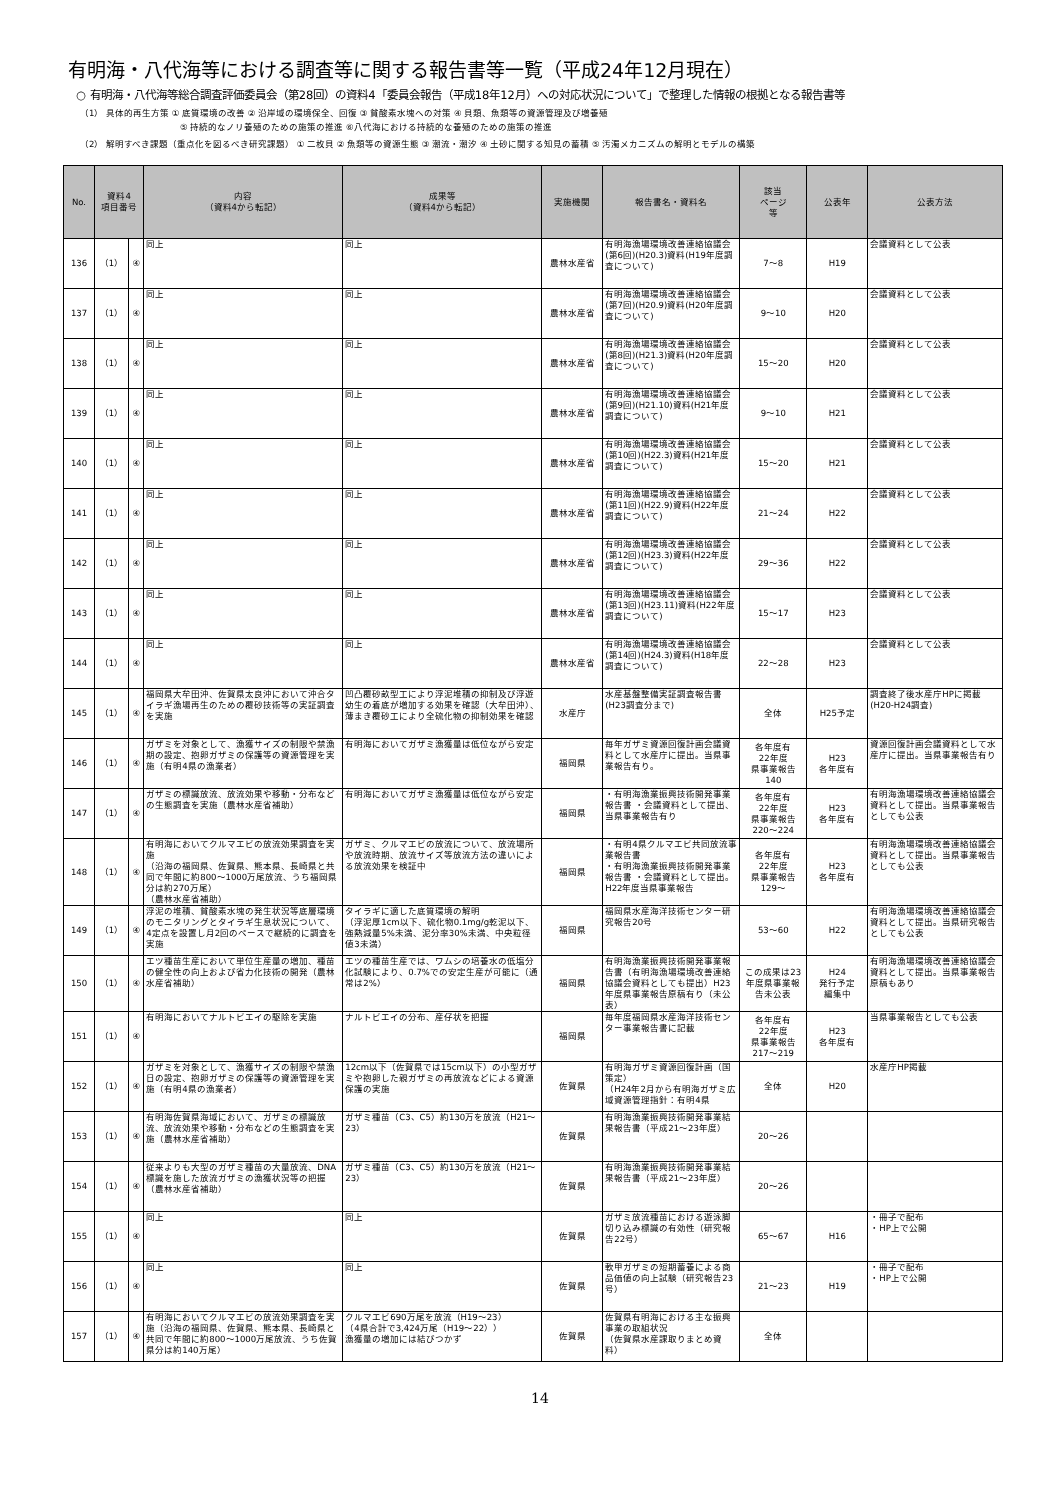有明海・八代海等における調査等に関する報告書等一覧（平成24年12月現在）
○ 有明海・八代海等総合調査評価委員会（第28回）の資料4「委員会報告（平成18年12月）への対応状況について」で整理した情報の根拠となる報告書等
（1） 具体的再生方策 ① 底質環境の改善 ② 沿岸域の環境保全、回復 ③ 貧酸素水塊への対策 ④ 貝類、魚類等の資源管理及び増養殖
⑤ 持続的なノリ養殖のための施策の推進 ⑥八代海における持続的な養殖のための施策の推進
（2） 解明すべき課題（重点化を図るべき研究課題） ① 二枚貝 ② 魚類等の資源生態 ③ 潮流・潮汐 ④ 土砂に関する知見の蓄積 ⑤ 汚濁メカニズムの解明とモデルの構築
| No. | 資料4 項目番号 | | 内容 （資料4から転記） | 成果等 （資料4から転記） | 実施機関 | 報告書名・資料名 | 該当 ページ 等 | 公表年 | 公表方法 |
| --- | --- | --- | --- | --- | --- | --- | --- | --- | --- |
| 136 | （1） | ④ | 同上 | 同上 | 農林水産省 | 有明海漁場環境改善連絡協議会(第6回)(H20.3)資料(H19年度調査について) | 7～8 | H19 | 会議資料として公表 |
| 137 | （1） | ④ | 同上 | 同上 | 農林水産省 | 有明海漁場環境改善連絡協議会(第7回)(H20.9)資料(H20年度調査について) | 9～10 | H20 | 会議資料として公表 |
| 138 | （1） | ④ | 同上 | 同上 | 農林水産省 | 有明海漁場環境改善連絡協議会(第8回)(H21.3)資料(H20年度調査について) | 15～20 | H20 | 会議資料として公表 |
| 139 | （1） | ④ | 同上 | 同上 | 農林水産省 | 有明海漁場環境改善連絡協議会(第9回)(H21.10)資料(H21年度調査について) | 9～10 | H21 | 会議資料として公表 |
| 140 | （1） | ④ | 同上 | 同上 | 農林水産省 | 有明海漁場環境改善連絡協議会(第10回)(H22.3)資料(H21年度調査について) | 15～20 | H21 | 会議資料として公表 |
| 141 | （1） | ④ | 同上 | 同上 | 農林水産省 | 有明海漁場環境改善連絡協議会(第11回)(H22.9)資料(H22年度調査について) | 21～24 | H22 | 会議資料として公表 |
| 142 | （1） | ④ | 同上 | 同上 | 農林水産省 | 有明海漁場環境改善連絡協議会(第12回)(H23.3)資料(H22年度調査について) | 29～36 | H22 | 会議資料として公表 |
| 143 | （1） | ④ | 同上 | 同上 | 農林水産省 | 有明海漁場環境改善連絡協議会(第13回)(H23.11)資料(H22年度調査について) | 15～17 | H23 | 会議資料として公表 |
| 144 | （1） | ④ | 同上 | 同上 | 農林水産省 | 有明海漁場環境改善連絡協議会(第14回)(H24.3)資料(H18年度調査について) | 22～28 | H23 | 会議資料として公表 |
| 145 | （1） | ④ | 福岡県大牟田沖、佐賀県太良沖において沖合タイラギ漁場再生のための覆砂技術等の実証調査を実施 | 凹凸覆砂畝型工により浮泥堆積の抑制及び浮遊幼生の着底が増加する効果を確認（大牟田沖）、薄まき覆砂工により全硫化物の抑制効果を確認 | 水産庁 | 水産基盤整備実証調査報告書(H23調査分まで) | 全体 | H25予定 | 調査終了後水産庁HPに掲載(H20-H24調査) |
| 146 | （1） | ④ | ガザミを対象として、漁獲サイズの制限や禁漁期の設定、抱卵ガザミの保護等の資源管理を実施（有明4県の漁業者） | 有明海においてガザミ漁獲量は低位ながら安定 | 福岡県 | 毎年ガザミ資源回復計画会議資料として水産庁に提出。当県事業報告有り。 | 各年度有 22年度 県事業報告 140 | H23 各年度有 | 資源回復計画会議資料として水産庁に提出。当県事業報告有り |
| 147 | （1） | ④ | ガザミの標識放流、放流効果や移動・分布などの生態調査を実施（農林水産省補助） | 有明海においてガザミ漁獲量は低位ながら安定 | 福岡県 | ・有明海漁業振興技術開発事業報告書 ・会議資料として提出、当県事業報告有り | 各年度有 22年度 県事業報告 220～224 | H23 各年度有 | 有明海漁場環境改善連絡協議会資料として提出。当県事業報告としても公表 |
| 148 | （1） | ④ | 有明海においてクルマエビの放流効果調査を実施 （沿海の福岡県、佐賀県、熊本県、長崎県と共同で年間に約800～1000万尾放流、うち福岡県分は約270万尾） （農林水産省補助） | ガザミ、クルマエビの放流について、放流場所や放流時期、放流サイズ等放流方法の違いによる放流効果を検証中 | 福岡県 | ・有明4県クルマエビ共同放流事業報告書 ・有明海漁業振興技術開発事業報告書 ・会議資料として提出。H22年度当県事業報告 | 各年度有 22年度 県事業報告 129～ | H23 各年度有 | 有明海漁場環境改善連絡協議会資料として提出。当県事業報告としても公表 |
| 149 | （1） | ④ | 浮泥の堆積、貧酸素水塊の発生状況等底層環境のモニタリングとタイラギ生息状況について、4定点を設置し月2回のペースで継続的に調査を実施 | タイラギに適した底質環境の解明 （浮泥厚1cm以下、硫化物0.1mg/g乾泥以下、強熱減量5%未満、泥分率30%未満、中央粒径値3未満） | 福岡県 | 福岡県水産海洋技術センター研究報告20号 | 53～60 | H22 | 有明海漁場環境改善連絡協議会資料として提出。当県研究報告としても公表 |
| 150 | （1） | ④ | エツ種苗生産において単位生産量の増加、種苗の健全性の向上および省力化技術の開発（農林水産省補助） | エツの種苗生産では、ワムシの培養水の低塩分化試験により、0.7%での安定生産が可能に（通常は2%） | 福岡県 | 有明海漁業振興技術開発事業報告書（有明海漁場環境改善連絡協議会資料としても提出）H23年度県事業報告原稿有り（未公表） | この成果は23年度県事業報告未公表 | H24 発行予定 編集中 | 有明海漁場環境改善連絡協議会資料として提出。当県事業報告原稿もあり |
| 151 | （1） | ④ | 有明海においてナルトビエイの駆除を実施 | ナルトビエイの分布、産仔状を把握 | 福岡県 | 毎年度福岡県水産海洋技術センター事業報告書に記載 | 各年度有 22年度 県事業報告 217～219 | H23 各年度有 | 当県事業報告としても公表 |
| 152 | （1） | ④ | ガザミを対象として、漁獲サイズの制限や禁漁日の設定、抱卵ガザミの保護等の資源管理を実施（有明4県の漁業者） | 12cm以下（佐賀県では15cm以下）の小型ガザミや抱卵した親ガザミの再放流などによる資源保護の実施 | 佐賀県 | 有明海ガザミ資源回復計画（国策定） （H24年2月から有明海ガザミ広域資源管理指針：有明4県 | 全体 | H20 | 水産庁HP掲載 |
| 153 | （1） | ④ | 有明海佐賀県海域において、ガザミの標識放流、放流効果や移動・分布などの生態調査を実施（農林水産省補助） | ガザミ種苗（C3、C5）約130万を放流（H21～23） | 佐賀県 | 有明海漁業振興技術開発事業結果報告書（平成21～23年度） | 20～26 | | |
| 154 | （1） | ④ | 従来よりも大型のガザミ種苗の大量放流、DNA標識を施した放流ガザミの漁獲状況等の把握（農林水産省補助） | ガザミ種苗（C3、C5）約130万を放流（H21～23） | 佐賀県 | 有明海漁業振興技術開発事業結果報告書（平成21～23年度） | 20～26 | | |
| 155 | （1） | ④ | 同上 | 同上 | 佐賀県 | ガザミ放流種苗における遊泳脚切り込み標識の有効性（研究報告22号） | 65～67 | H16 | ・冊子で配布 ・HP上で公開 |
| 156 | （1） | ④ | 同上 | 同上 | 佐賀県 | 軟甲ガザミの短期蓄養による商品価値の向上試験（研究報告23号） | 21～23 | H19 | ・冊子で配布 ・HP上で公開 |
| 157 | （1） | ④ | 有明海においてクルマエビの放流効果調査を実施（沿海の福岡県、佐賀県、熊本県、長崎県と共同で年間に約800～1000万尾放流、うち佐賀県分は約140万尾） | クルマエビ690万尾を放流（H19～23） （4県合計で3,424万尾（H19～22）） 漁獲量の増加には結びつかず | 佐賀県 | 佐賀県有明海における主な振興事業の取組状況 （佐賀県水産課取りまとめ資料） | 全体 | | |
14